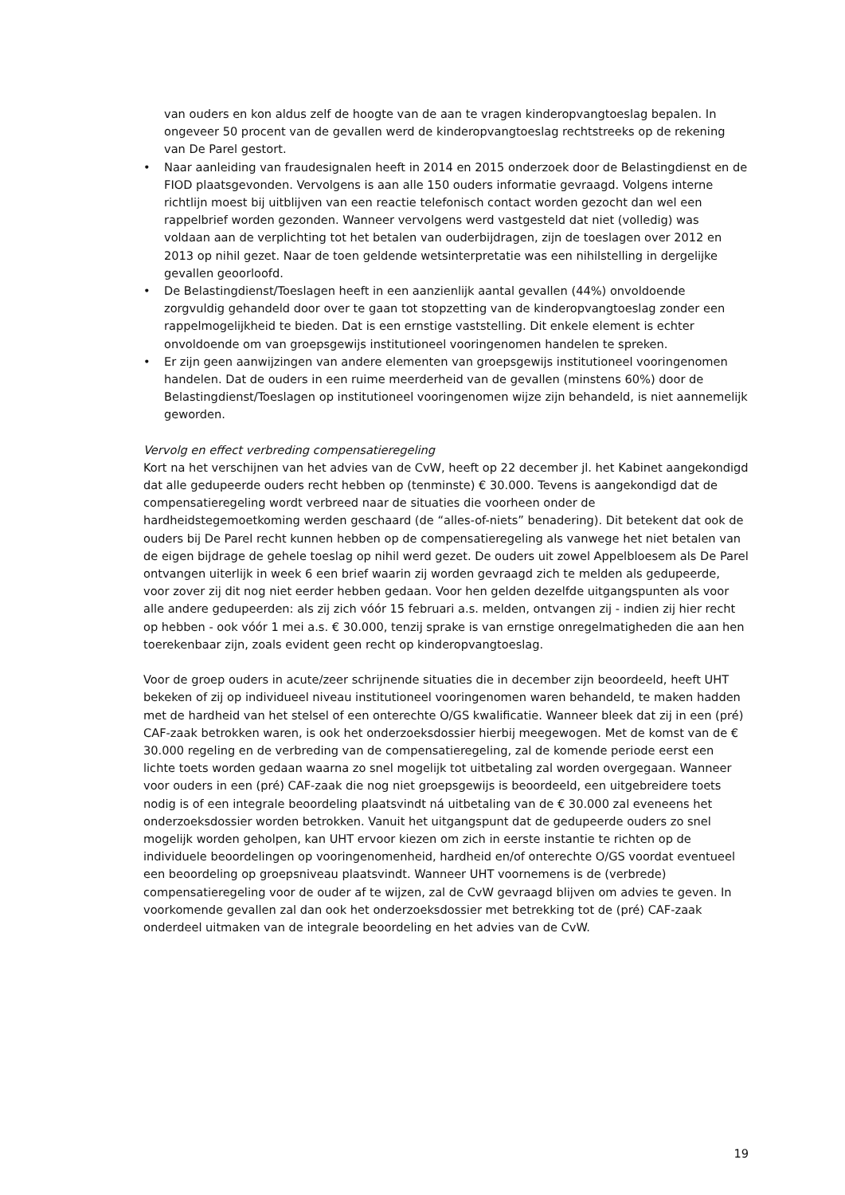van ouders en kon aldus zelf de hoogte van de aan te vragen kinderopvangtoeslag bepalen. In ongeveer 50 procent van de gevallen werd de kinderopvangtoeslag rechtstreeks op de rekening van De Parel gestort.
• Naar aanleiding van fraudesignalen heeft in 2014 en 2015 onderzoek door de Belastingdienst en de FIOD plaatsgevonden. Vervolgens is aan alle 150 ouders informatie gevraagd. Volgens interne richtlijn moest bij uitblijven van een reactie telefonisch contact worden gezocht dan wel een rappelbrief worden gezonden. Wanneer vervolgens werd vastgesteld dat niet (volledig) was voldaan aan de verplichting tot het betalen van ouderbijdragen, zijn de toeslagen over 2012 en 2013 op nihil gezet. Naar de toen geldende wetsinterpretatie was een nihilstelling in dergelijke gevallen geoorloofd.
• De Belastingdienst/Toeslagen heeft in een aanzienlijk aantal gevallen (44%) onvoldoende zorgvuldig gehandeld door over te gaan tot stopzetting van de kinderopvangtoeslag zonder een rappelmogelijkheid te bieden. Dat is een ernstige vaststelling. Dit enkele element is echter onvoldoende om van groepsgewijs institutioneel vooringenomen handelen te spreken.
• Er zijn geen aanwijzingen van andere elementen van groepsgewijs institutioneel vooringenomen handelen. Dat de ouders in een ruime meerderheid van de gevallen (minstens 60%) door de Belastingdienst/Toeslagen op institutioneel vooringenomen wijze zijn behandeld, is niet aannemelijk geworden.
Vervolg en effect verbreding compensatieregeling
Kort na het verschijnen van het advies van de CvW, heeft op 22 december jl. het Kabinet aangekondigd dat alle gedupeerde ouders recht hebben op (tenminste) € 30.000. Tevens is aangekondigd dat de compensatieregeling wordt verbreed naar de situaties die voorheen onder de hardheidstegemoetkoming werden geschaard (de “alles-of-niets” benadering). Dit betekent dat ook de ouders bij De Parel recht kunnen hebben op de compensatieregeling als vanwege het niet betalen van de eigen bijdrage de gehele toeslag op nihil werd gezet. De ouders uit zowel Appelbloesem als De Parel ontvangen uiterlijk in week 6 een brief waarin zij worden gevraagd zich te melden als gedupeerde, voor zover zij dit nog niet eerder hebben gedaan. Voor hen gelden dezelfde uitgangspunten als voor alle andere gedupeerden: als zij zich vóór 15 februari a.s. melden, ontvangen zij - indien zij hier recht op hebben - ook vóór 1 mei a.s. € 30.000, tenzij sprake is van ernstige onregelmatigheden die aan hen toerekenbaar zijn, zoals evident geen recht op kinderopvangtoeslag.
Voor de groep ouders in acute/zeer schrijnende situaties die in december zijn beoordeeld, heeft UHT bekeken of zij op individueel niveau institutioneel vooringenomen waren behandeld, te maken hadden met de hardheid van het stelsel of een onterechte O/GS kwalificatie. Wanneer bleek dat zij in een (pré) CAF-zaak betrokken waren, is ook het onderzoeksdossier hierbij meegewogen. Met de komst van de € 30.000 regeling en de verbreding van de compensatieregeling, zal de komende periode eerst een lichte toets worden gedaan waarna zo snel mogelijk tot uitbetaling zal worden overgegaan. Wanneer voor ouders in een (pré) CAF-zaak die nog niet groepsgewijs is beoordeeld, een uitgebreidere toets nodig is of een integrale beoordeling plaatsvindt ná uitbetaling van de € 30.000 zal eveneens het onderzoeksdossier worden betrokken. Vanuit het uitgangspunt dat de gedupeerde ouders zo snel mogelijk worden geholpen, kan UHT ervoor kiezen om zich in eerste instantie te richten op de individuele beoordelingen op vooringenomenheid, hardheid en/of onterechte O/GS voordat eventueel een beoordeling op groepsniveau plaatsvindt. Wanneer UHT voornemens is de (verbrede) compensatieregeling voor de ouder af te wijzen, zal de CvW gevraagd blijven om advies te geven. In voorkomende gevallen zal dan ook het onderzoeksdossier met betrekking tot de (pré) CAF-zaak onderdeel uitmaken van de integrale beoordeling en het advies van de CvW.
19